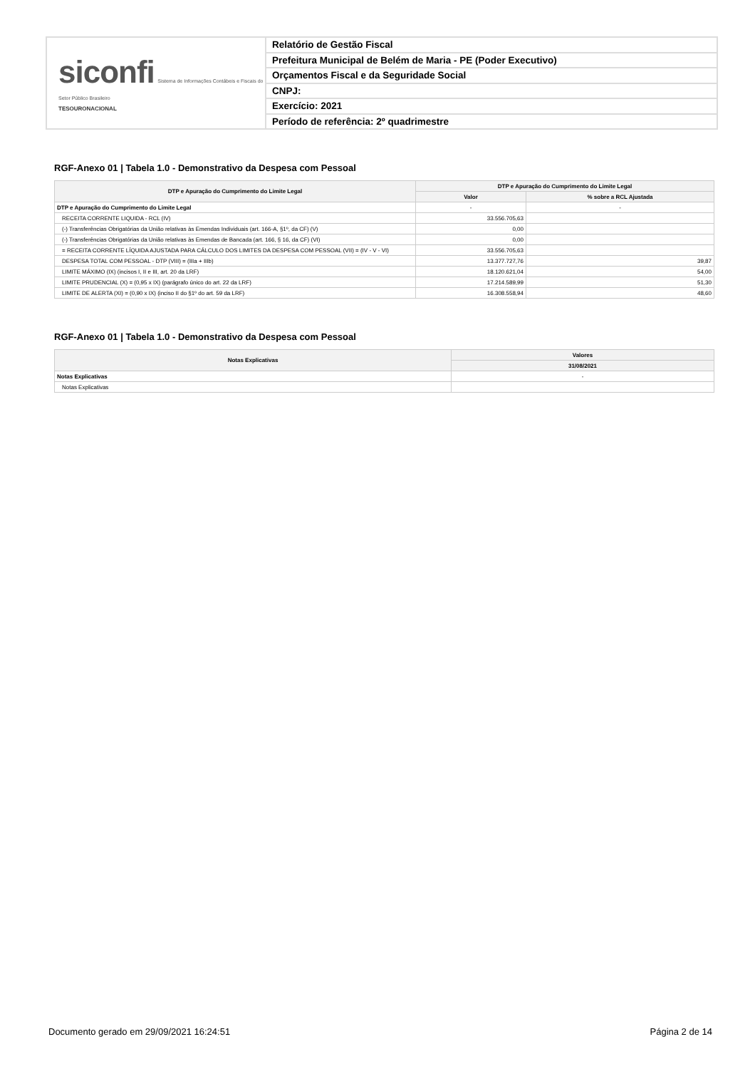siconfi Sistema de Informações Contábeis e Fiscais do Setor Público Brasileiro
TESOURONACIONAL
Relatório de Gestão Fiscal
Prefeitura Municipal de Belém de Maria - PE (Poder Executivo)
Orçamentos Fiscal e da Seguridade Social
CNPJ:
Exercício: 2021
Período de referência: 2º quadrimestre
RGF-Anexo 01 | Tabela 1.0 - Demonstrativo da Despesa com Pessoal
| DTP e Apuração do Cumprimento do Limite Legal | DTP e Apuração do Cumprimento do Limite Legal | |
| --- | --- | --- |
| | Valor | % sobre a RCL Ajustada |
| DTP e Apuração do Cumprimento do Limite Legal | - | - |
| RECEITA CORRENTE LIQUIDA - RCL (IV) | 33.556.705,63 | |
| (-) Transferências Obrigatórias da União relativas às Emendas Individuais (art. 166-A, §1º, da CF) (V) | 0,00 | |
| (-) Transferências Obrigatórias da União relativas às Emendas de Bancada (art. 166, § 16, da CF) (VI) | 0,00 | |
| = RECEITA CORRENTE LÍQUIDA AJUSTADA PARA CÁLCULO DOS LIMITES DA DESPESA COM PESSOAL (VII) = (IV - V - VI) | 33.556.705,63 | |
| DESPESA TOTAL COM PESSOAL - DTP (VIII) = (IIIa + IIIb) | 13.377.727,76 | 39,87 |
| LIMITE MÁXIMO (IX) (incisos I, II e III, art. 20 da LRF) | 18.120.621,04 | 54,00 |
| LIMITE PRUDENCIAL (X) = (0,95 x IX) (parágrafo único do art. 22 da LRF) | 17.214.589,99 | 51,30 |
| LIMITE DE ALERTA (XI) = (0,90 x IX) (inciso II do §1º do art. 59 da LRF) | 16.308.558,94 | 48,60 |
RGF-Anexo 01 | Tabela 1.0 - Demonstrativo da Despesa com Pessoal
| Notas Explicativas | Valores |
| --- | --- |
| | 31/08/2021 |
| Notas Explicativas | - |
| Notas Explicativas | |
Documento gerado em 29/09/2021 16:24:51 Página 2 de 14